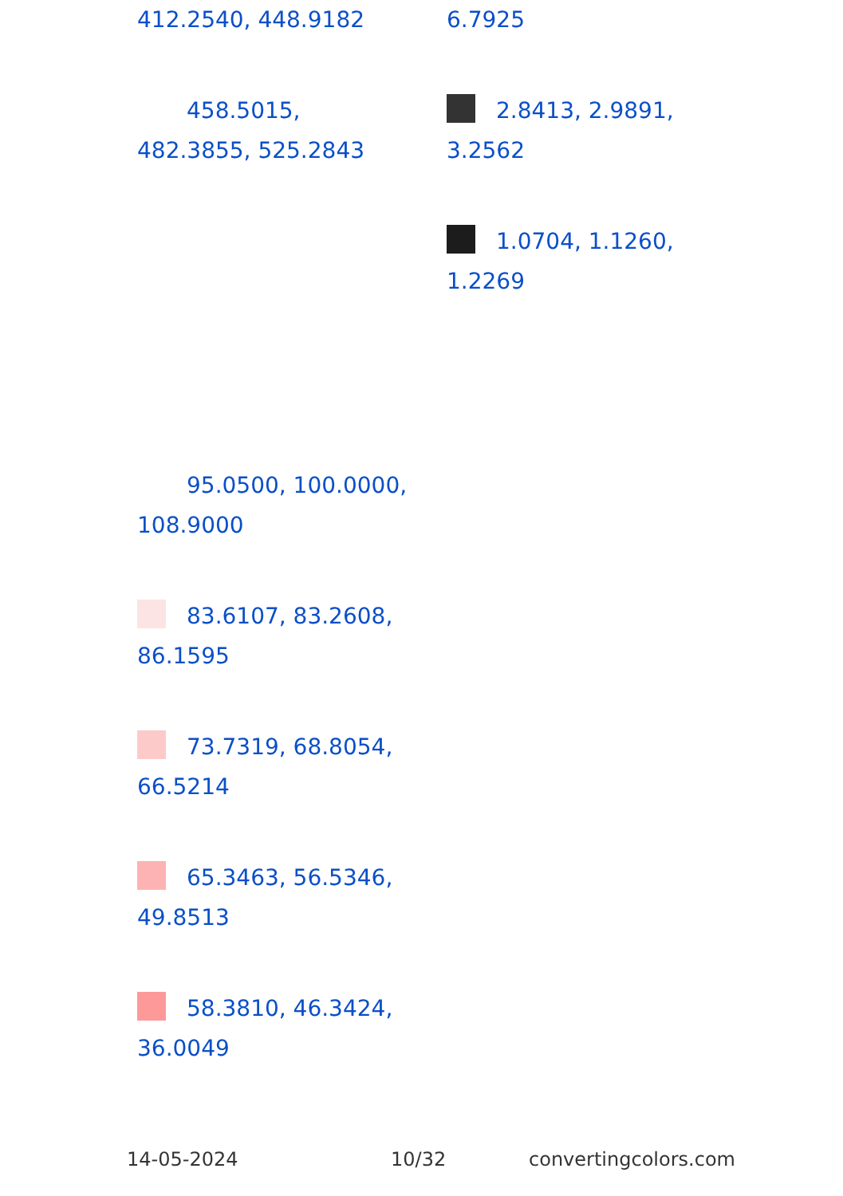412.2540, 448.9182 6.7925
458.5015, 482.3855, 525.2843
2.8413, 2.9891, 3.2562
1.0704, 1.1260, 1.2269
95.0500, 100.0000, 108.9000
83.6107, 83.2608, 86.1595
73.7319, 68.8054, 66.5214
65.3463, 56.5346, 49.8513
58.3810, 46.3424, 36.0049
14-05-2024 10/32 convertingcolors.com